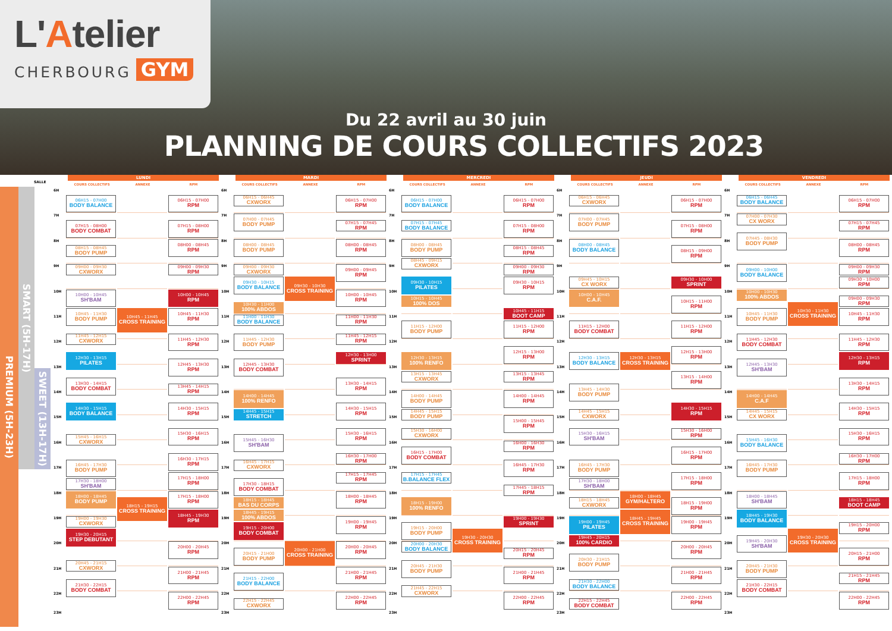L'Atelier
CHERBOURG GYM
Du 22 avril au 30 juin
PLANNING DE COURS COLLECTIFS 2023
PREMIUM (5H-23H)
SMART (5H-17H)
SWEET (13H-17H)
SALLE
LUNDI
COURS COLLECTIFS ANNEXE RPM
6H
7H
8H
9H
10H
11H
12H
13H
14H
15H
16H
17H
18H
19H
20H
21H
22H
23H
06H15 - 07H00
BODY BALANCE
07H15 - 08H00
BODY COMBAT
08H15 - 08H45
BODY PUMP
09H00 - 09H30
CXWORX
10H00 - 10H45
SH'BAM
10H45 - 11H30
BODY PUMP
11H45 - 12H15
CXWORX
12H30 - 13H15
PILATES
13H30 - 14H15
BODY COMBAT
14H30 - 15H15
BODY BALANCE
15H45 - 16H15
CXWORX
16H45 - 17H30
BODY PUMP
17H30 - 18H00
SH'BAM
18H00 - 18H45
BODY PUMP
19H00 - 19H30
CXWORX
19H30 - 20H15
STEP DEBUTANT
20H45 - 21H15
CXWORX
21H30 - 22H15
BODY COMBAT
10H45 - 11H45
CROSS TRAINING
18H15 - 19H15
CROSS TRAINING
06H15 - 07H00
RPM
07H15 - 08H00
RPM
08H00 - 08H45
RPM
09H00 - 09H30
RPM
10H00 - 10H45
RPM
10H45 - 11H30
RPM
11H45 - 12H30
RPM
12H45 - 13H30
RPM
13H45 - 14H15
RPM
14H30 - 15H15
RPM
15H30 - 16H15
RPM
16H30 - 17H15
RPM
17H15 - 18H00
RPM
17H15 - 18H00
RPM
18H45 - 19H30
RPM
20H00 - 20H45
RPM
21H00 - 21H45
RPM
22H00 - 22H45
RPM
MARDI
COURS COLLECTIFS ANNEXE RPM
6H
7H
8H
9H
10H
11H
12H
13H
14H
15H
16H
17H
18H
19H
20H
21H
22H
23H
06H15 - 06H45
CXWORX
07H00 - 07H45
BODY PUMP
08H00 - 08H45
BODY PUMP
09H00 - 09H30
CXWORX
09H30 - 10H15
BODY BALANCE
10H30 - 11H00
100% ABDOS
11H00 - 11H30
BODY BALANCE
11H45 - 12H30
BODY PUMP
12H45 - 13H30
BODY COMBAT
14H00 - 14H45
100% RENFO
14H45 - 15H15
STRETCH
15H45 - 16H30
SH'BAM
16H45 - 17H15
CXWORX
17H30 - 18H15
BODY COMBAT
18H15 - 18H45
BAS DU CORPS
18H45 - 19H15
100% ABDOS
19H15 - 20H00
BODY COMBAT
20H15 - 21H00
BODY PUMP
21H15 - 22H00
BODY BALANCE
22H15 - 22H45
CXWORX
09H30 - 10H30
CROSS TRAINING
20H00 - 21H00
CROSS TRAINING
06H15 - 07H00
RPM
07H15 - 07H45
RPM
08H00 - 08H45
RPM
09H00 - 09H45
RPM
10H00 - 10H45
RPM
11H00 - 11H30
RPM
11H45 - 12H15
RPM
12H30 - 13H00
SPRINT
13H30 - 14H15
RPM
14H30 - 15H15
RPM
15H30 - 16H15
RPM
16H30 - 17H00
RPM
17H15 - 17H45
RPM
18H00 - 18H45
RPM
19H00 - 19H45
RPM
20H00 - 20H45
RPM
21H00 - 21H45
RPM
22H00 - 22H45
RPM
MERCREDI
COURS COLLECTIFS ANNEXE RPM
6H
7H
8H
9H
10H
11H
12H
13H
14H
15H
16H
17H
18H
19H
20H
21H
22H
23H
06H15 - 07H00
BODY BALANCE
07H15 - 07H45
BODY BALANCE
08H00 - 08H45
BODY PUMP
08H45 - 09H15
CXWORX
09H30 - 10H15
PILATES
10H15 - 10H45
100% DOS
11H15 - 12H00
BODY PUMP
12H30 - 13H15
100% RENFO
13H15 - 13H45
CXWORX
14H00 - 14H45
BODY PUMP
14H45 - 15H15
BODY PUMP
15H30 - 16H00
CXWORX
16H15 - 17H00
BODY COMBAT
17H15 - 17H45
B.BALANCE FLEX
18H15 - 19H00
100% RENFO
19H15 - 20H00
BODY PUMP
20H00 - 20H30
BODY BALANCE
20H45 - 21H30
BODY PUMP
21H45 - 22H15
CXWORX
19H30 - 20H30
CROSS TRAINING
06H15 - 07H00
RPM
07H15 - 08H00
RPM
08H15 - 08H45
RPM
09H00 - 09H30
RPM
09H30 - 10H15
RPM
10H45 - 11H15
BOOT CAMP
11H15 - 12H00
RPM
12H15 - 13H00
RPM
13H15 - 13H45
RPM
14H00 - 14H45
RPM
15H00 - 15H45
RPM
16H00 - 16H30
RPM
16H45 - 17H30
RPM
17H45 - 18H15
RPM
19H00 - 19H30
SPRINT
20H15 - 20H45
RPM
21H00 - 21H45
RPM
22H00 - 22H45
RPM
JEUDI
COURS COLLECTIFS ANNEXE RPM
6H
7H
8H
9H
10H
11H
12H
13H
14H
15H
16H
17H
18H
19H
20H
21H
22H
23H
06H15 - 06H45
CXWORX
07H00 - 07H45
BODY PUMP
08H00 - 08H45
BODY BALANCE
09H45 - 10H15
CX WORX
10H00 - 10H45
C.A.F.
11H15 - 12H00
BODY COMBAT
12H30 - 13H15
BODY BALANCE
13H45 - 14H30
BODY PUMP
14H45 - 15H15
CXWORX
15H30 - 16H15
SH'BAM
16H45 - 17H30
BODY PUMP
17H30 - 18H00
SH'BAM
18H15 - 18H45
CXWORX
19H00 - 19H45
PILATES
19H45 - 20H15
100% CARDIO
20H30 - 21H15
BODY PUMP
21H30 - 22H00
BODY BALANCE
22H15 - 22H45
BODY COMBAT
12H30 - 13H15
CROSS TRAINING
18H00 - 18H45
GYM/HALTERO
18H45 - 19H45
CROSS TRAINING
06H15 - 07H00
RPM
07H15 - 08H00
RPM
08H15 - 09H00
RPM
09H30 - 10H00
SPRINT
10H15 - 11H00
RPM
11H15 - 12H00
RPM
12H15 - 13H00
RPM
13H15 - 14H00
RPM
14H30 - 15H15
RPM
15H30 - 16H00
RPM
16H15 - 17H00
RPM
17H15 - 18H00
RPM
18H15 - 19H00
RPM
19H00 - 19H45
RPM
20H00 - 20H45
RPM
21H00 - 21H45
RPM
22H00 - 22H45
RPM
VENDREDI
COURS COLLECTIFS ANNEXE RPM
6H
7H
8H
9H
10H
11H
12H
13H
14H
15H
16H
17H
18H
19H
20H
21H
22H
23H
06H15 - 06H45
BODY BALANCE
07H00 - 07H30
CX WORX
07H45 - 08H30
BODY PUMP
09H00 - 10H00
BODY BALANCE
10H00 - 10H30
100% ABDOS
10H45 - 11H30
BODY PUMP
11H45 - 12H30
BODY COMBAT
12H45 - 13H30
SH'BAM
14H00 - 14H45
C.A.F
14H45 - 15H15
CX WORX
15H45 - 16H30
BODY BALANCE
16H45 - 17H30
BODY PUMP
18H00 - 18H45
SH'BAM
18H45 - 19H30
BODY BALANCE
19H45 - 20H30
SH'BAM
20H45 - 21H30
BODY PUMP
21H30 - 22H15
BODY COMBAT
10H30 - 11H30
CROSS TRAINING
19H30 - 20H30
CROSS TRAINING
06H15 - 07H00
RPM
07H15 - 07H45
RPM
08H00 - 08H45
RPM
09H00 - 09H30
RPM
09H30 - 10H00
RPM
09H00 - 09H30
RPM
10H45 - 11H30
RPM
11H45 - 12H30
RPM
12H30 - 13H15
RPM
13H30 - 14H15
RPM
14H30 - 15H15
RPM
15H30 - 16H15
RPM
16H30 - 17H00
RPM
17H15 - 18H00
RPM
18H15 - 18H45
BOOT CAMP
19H15 - 20H00
RPM
20H15 - 21H00
RPM
21H15 - 21H45
RPM
22H00 - 22H45
RPM